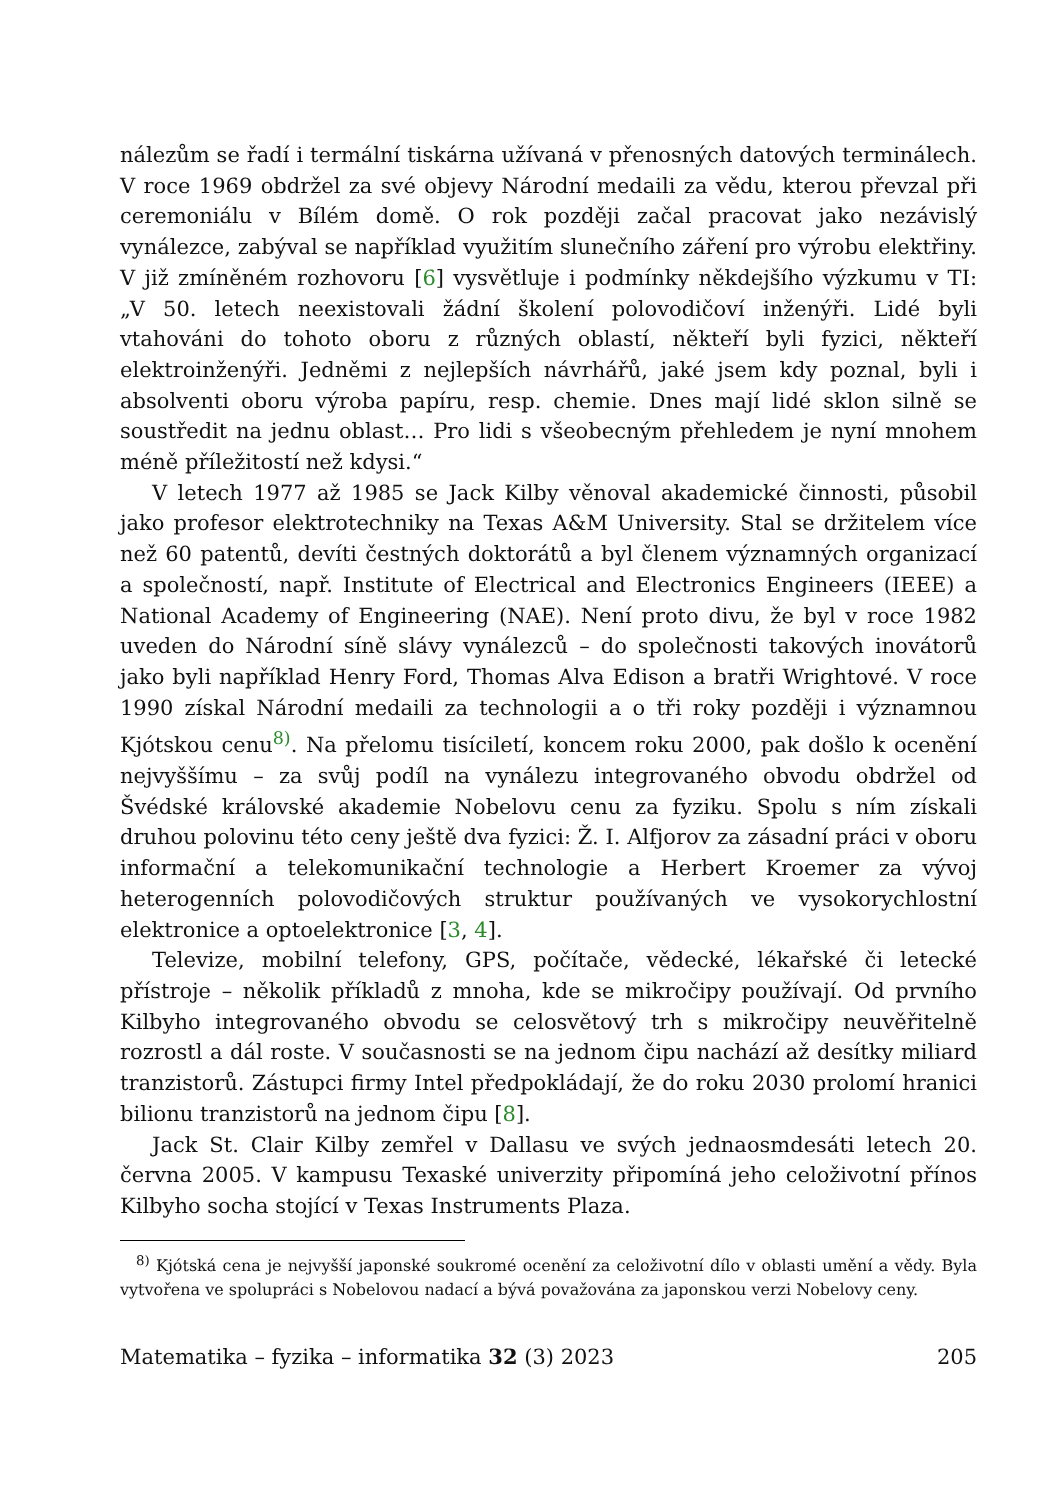nálezům se řadí i termální tiskárna užívaná v přenosných datových terminálech. V roce 1969 obdržel za své objevy Národní medaili za vědu, kterou převzal při ceremoniálu v Bílém domě. O rok později začal pracovat jako nezávislý vynálezce, zabýval se například využitím slunečního záření pro výrobu elektřiny. V již zmíněném rozhovoru [6] vysvětluje i podmínky někdejšího výzkumu v TI: „V 50. letech neexistovali žádní školení polovodičoví inženýři. Lidé byli vtahováni do tohoto oboru z různých oblastí, někteří byli fyzici, někteří elektroinženýři. Jedněmi z nejlepších návrhářů, jaké jsem kdy poznal, byli i absolventi oboru výroba papíru, resp. chemie. Dnes mají lidé sklon silně se soustředit na jednu oblast… Pro lidi s všeobecným přehledem je nyní mnohem méně příležitostí než kdysi.“
V letech 1977 až 1985 se Jack Kilby věnoval akademické činnosti, působil jako profesor elektrotechniky na Texas A&M University. Stal se držitelem více než 60 patentů, devíti čestných doktorátů a byl členem významných organizací a společností, např. Institute of Electrical and Electronics Engineers (IEEE) a National Academy of Engineering (NAE). Není proto divu, že byl v roce 1982 uveden do Národní síně slávy vynálezců – do společnosti takových inovátorů jako byli například Henry Ford, Thomas Alva Edison a bratři Wrightové. V roce 1990 získal Národní medaili za technologii a o tři roky později i významnou Kjótskou cenu<sup>8)</sup>. Na přelomu tisíciletí, koncem roku 2000, pak došlo k ocenění nejvyššímu – za svůj podíl na vynálezu integrovaného obvodu obdržel od Švédské královské akademie Nobelovu cenu za fyziku. Spolu s ním získali druhou polovinu této ceny ještě dva fyzici: Ž. I. Alfjorov za zásadní práci v oboru informační a telekomunikační technologie a Herbert Kroemer za vývoj heterogenních polovodičových struktur používaných ve vysokorychlostní elektronice a optoelektronice [3, 4].
Televize, mobilní telefony, GPS, počítače, vědecké, lékařské či letecké přístroje – několik příkladů z mnoha, kde se mikročipy používají. Od prvního Kilbyho integrovaného obvodu se celosvětový trh s mikročipy neuvěřitelně rozrostl a dál roste. V současnosti se na jednom čipu nachází až desítky miliard tranzistorů. Zástupci firmy Intel předpokládají, že do roku 2030 prolomí hranici bilionu tranzistorů na jednom čipu [8].
Jack St. Clair Kilby zemřel v Dallasu ve svých jednaosmdesáti letech 20. června 2005. V kampusu Texaské univerzity připomíná jeho celoživotní přínos Kilbyho socha stojící v Texas Instruments Plaza.
<sup>8)</sup> Kjótská cena je nejvyšší japonské soukromé ocenění za celoživotní dílo v oblasti umění a vědy. Byla vytvořena ve spolupráci s Nobelovou nadací a bývá považována za japonskou verzi Nobelovy ceny.
Matematika – fyzika – informatika 32 (3) 2023 205